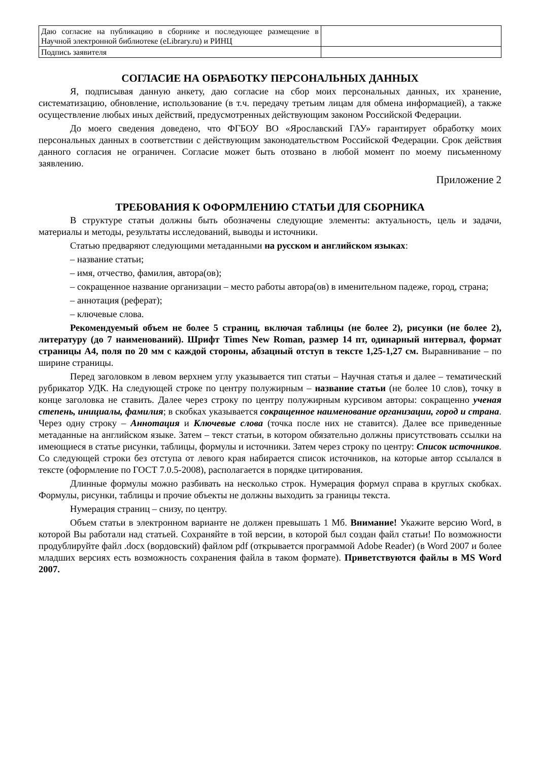| Даю согласие на публикацию в сборнике и последующее размещение в Научной электронной библиотеке (eLibrary.ru) и РИНЦ | |
| Подпись заявителя | |
СОГЛАСИЕ НА ОБРАБОТКУ ПЕРСОНАЛЬНЫХ ДАННЫХ
Я, подписывая данную анкету, даю согласие на сбор моих персональных данных, их хранение, систематизацию, обновление, использование (в т.ч. передачу третьим лицам для обмена информацией), а также осуществление любых иных действий, предусмотренных действующим законом Российской Федерации.
До моего сведения доведено, что ФГБОУ ВО «Ярославский ГАУ» гарантирует обработку моих персональных данных в соответствии с действующим законодательством Российской Федерации. Срок действия данного согласия не ограничен. Согласие может быть отозвано в любой момент по моему письменному заявлению.
Приложение 2
ТРЕБОВАНИЯ К ОФОРМЛЕНИЮ СТАТЬИ ДЛЯ СБОРНИКА
В структуре статьи должны быть обозначены следующие элементы: актуальность, цель и задачи, материалы и методы, результаты исследований, выводы и источники.
Статью предваряют следующими метаданными на русском и английском языках:
– название статьи;
– имя, отчество, фамилия, автора(ов);
– сокращенное название организации – место работы автора(ов) в именительном падеже, город, страна;
– аннотация (реферат);
– ключевые слова.
Рекомендуемый объем не более 5 страниц, включая таблицы (не более 2), рисунки (не более 2), литературу (до 7 наименований). Шрифт Times New Roman, размер 14 пт, одинарный интервал, формат страницы А4, поля по 20 мм с каждой стороны, абзацный отступ в тексте 1,25-1,27 см. Выравнивание – по ширине страницы.
Перед заголовком в левом верхнем углу указывается тип статьи – Научная статья и далее – тематический рубрикатор УДК. На следующей строке по центру полужирным – название статьи (не более 10 слов), точку в конце заголовка не ставить. Далее через строку по центру полужирным курсивом авторы: сокращенно ученая степень, инициалы, фамилия; в скобках указывается сокращенное наименование организации, город и страна. Через одну строку – Аннотация и Ключевые слова (точка после них не ставится). Далее все приведенные метаданные на английском языке. Затем – текст статьи, в котором обязательно должны присутствовать ссылки на имеющиеся в статье рисунки, таблицы, формулы и источники. Затем через строку по центру: Список источников. Со следующей строки без отступа от левого края набирается список источников, на которые автор ссылался в тексте (оформление по ГОСТ 7.0.5-2008), располагается в порядке цитирования.
Длинные формулы можно разбивать на несколько строк. Нумерация формул справа в круглых скобках. Формулы, рисунки, таблицы и прочие объекты не должны выходить за границы текста.
Нумерация страниц – снизу, по центру.
Объем статьи в электронном варианте не должен превышать 1 Мб. Внимание! Укажите версию Word, в которой Вы работали над статьей. Сохраняйте в той версии, в которой был создан файл статьи! По возможности продублируйте файл .docx (вордовский) файлом pdf (открывается программой Adobe Reader) (в Word 2007 и более младших версиях есть возможность сохранения файла в таком формате). Приветствуются файлы в MS Word 2007.